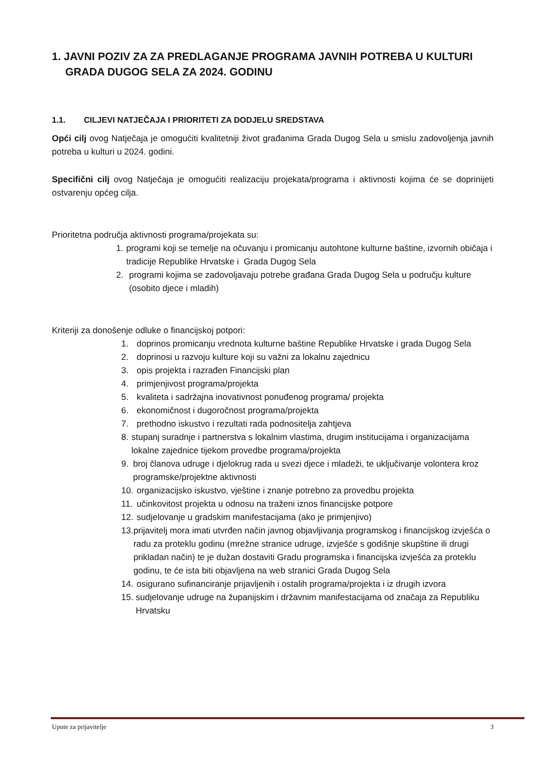1. JAVNI POZIV ZA ZA PREDLAGANJE PROGRAMA JAVNIH POTREBA U KULTURI
GRADA DUGOG SELA ZA 2024. GODINU
1.1. CILJEVI NATJEČAJA I PRIORITETI ZA DODJELU SREDSTAVA
Opći cilj ovog Natječaja je omogućiti kvalitetniji život građanima Grada Dugog Sela u smislu zadovoljenja javnih potreba u kulturi u 2024. godini.
Specifični cilj ovog Natječaja je omogućiti realizaciju projekata/programa i aktivnosti kojima će se doprinijeti ostvarenju općeg cilja.
Prioritetna područja aktivnosti programa/projekata su:
1. programi koji se temelje na očuvanju i promicanju autohtone kulturne baštine, izvornih običaja i tradicije Republike Hrvatske i Grada Dugog Sela
2. programi kojima se zadovoljavaju potrebe građana Grada Dugog Sela u području kulture (osobito djece i mladih)
Kriteriji za donošenje odluke o financijskoj potpori:
1. doprinos promicanju vrednota kulturne baštine Republike Hrvatske i grada Dugog Sela
2. doprinosi u razvoju kulture koji su važni za lokalnu zajednicu
3. opis projekta i razrađen Financijski plan
4. primjenjivost programa/projekta
5. kvaliteta i sadržajna inovativnost ponuđenog programa/ projekta
6. ekonomičnost i dugoročnost programa/projekta
7. prethodno iskustvo i rezultati rada podnositelja zahtjeva
8. stupanj suradnje i partnerstva s lokalnim vlastima, drugim institucijama i organizacijama lokalne zajednice tijekom provedbe programa/projekta
9. broj članova udruge i djelokrug rada u svezi djece i mladeži, te uključivanje volontera kroz programske/projektne aktivnosti
10. organizacijsko iskustvo, vještine i znanje potrebno za provedbu projekta
11. učinkovitost projekta u odnosu na traženi iznos financijske potpore
12. sudjelovanje u gradskim manifestacijama (ako je primjenjivo)
13. prijavitelj mora imati utvrđen način javnog objavljivanja programskog i financijskog izvješća o radu za proteklu godinu (mrežne stranice udruge, izvješće s godišnje skupštine ili drugi prikladan način) te je dužan dostaviti Gradu programska i financijska izvješća za proteklu godinu, te će ista biti objavljena na web stranici Grada Dugog Sela
14. osigurano sufinanciranje prijavljenih i ostalih programa/projekta i iz drugih izvora
15. sudjelovanje udruge na županijskim i državnim manifestacijama od značaja za Republiku Hrvatsku
Upute za prijavitelje 3